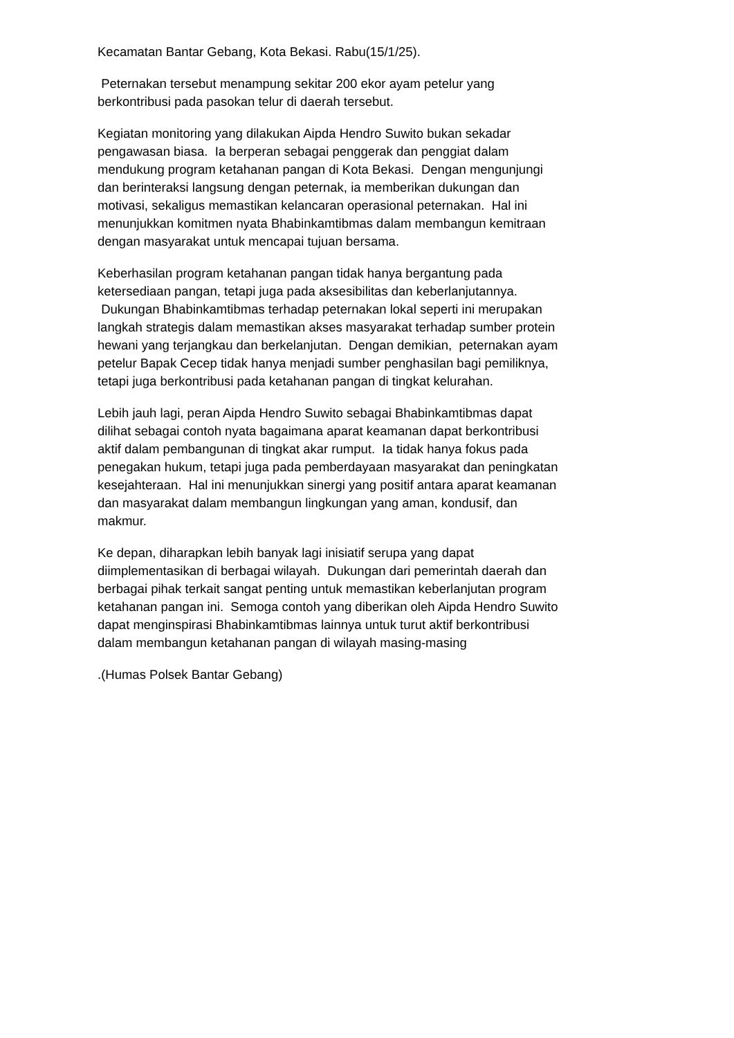Kecamatan Bantar Gebang, Kota Bekasi. Rabu(15/1/25).
Peternakan tersebut menampung sekitar 200 ekor ayam petelur yang
berkontribusi pada pasokan telur di daerah tersebut.
Kegiatan monitoring yang dilakukan Aipda Hendro Suwito bukan sekadar
pengawasan biasa. Ia berperan sebagai penggerak dan penggiat dalam
mendukung program ketahanan pangan di Kota Bekasi. Dengan mengunjungi
dan berinteraksi langsung dengan peternak, ia memberikan dukungan dan
motivasi, sekaligus memastikan kelancaran operasional peternakan. Hal ini
menunjukkan komitmen nyata Bhabinkamtibmas dalam membangun kemitraan
dengan masyarakat untuk mencapai tujuan bersama.
Keberhasilan program ketahanan pangan tidak hanya bergantung pada
ketersediaan pangan, tetapi juga pada aksesibilitas dan keberlanjutannya.
Dukungan Bhabinkamtibmas terhadap peternakan lokal seperti ini merupakan
langkah strategis dalam memastikan akses masyarakat terhadap sumber protein
hewani yang terjangkau dan berkelanjutan. Dengan demikian, peternakan ayam
petelur Bapak Cecep tidak hanya menjadi sumber penghasilan bagi pemiliknya,
tetapi juga berkontribusi pada ketahanan pangan di tingkat kelurahan.
Lebih jauh lagi, peran Aipda Hendro Suwito sebagai Bhabinkamtibmas dapat
dilihat sebagai contoh nyata bagaimana aparat keamanan dapat berkontribusi
aktif dalam pembangunan di tingkat akar rumput. Ia tidak hanya fokus pada
penegakan hukum, tetapi juga pada pemberdayaan masyarakat dan peningkatan
kesejahteraan. Hal ini menunjukkan sinergi yang positif antara aparat keamanan
dan masyarakat dalam membangun lingkungan yang aman, kondusif, dan
makmur.
Ke depan, diharapkan lebih banyak lagi inisiatif serupa yang dapat
diimplementasikan di berbagai wilayah. Dukungan dari pemerintah daerah dan
berbagai pihak terkait sangat penting untuk memastikan keberlanjutan program
ketahanan pangan ini. Semoga contoh yang diberikan oleh Aipda Hendro Suwito
dapat menginspirasi Bhabinkamtibmas lainnya untuk turut aktif berkontribusi
dalam membangun ketahanan pangan di wilayah masing-masing
.(Humas Polsek Bantar Gebang)